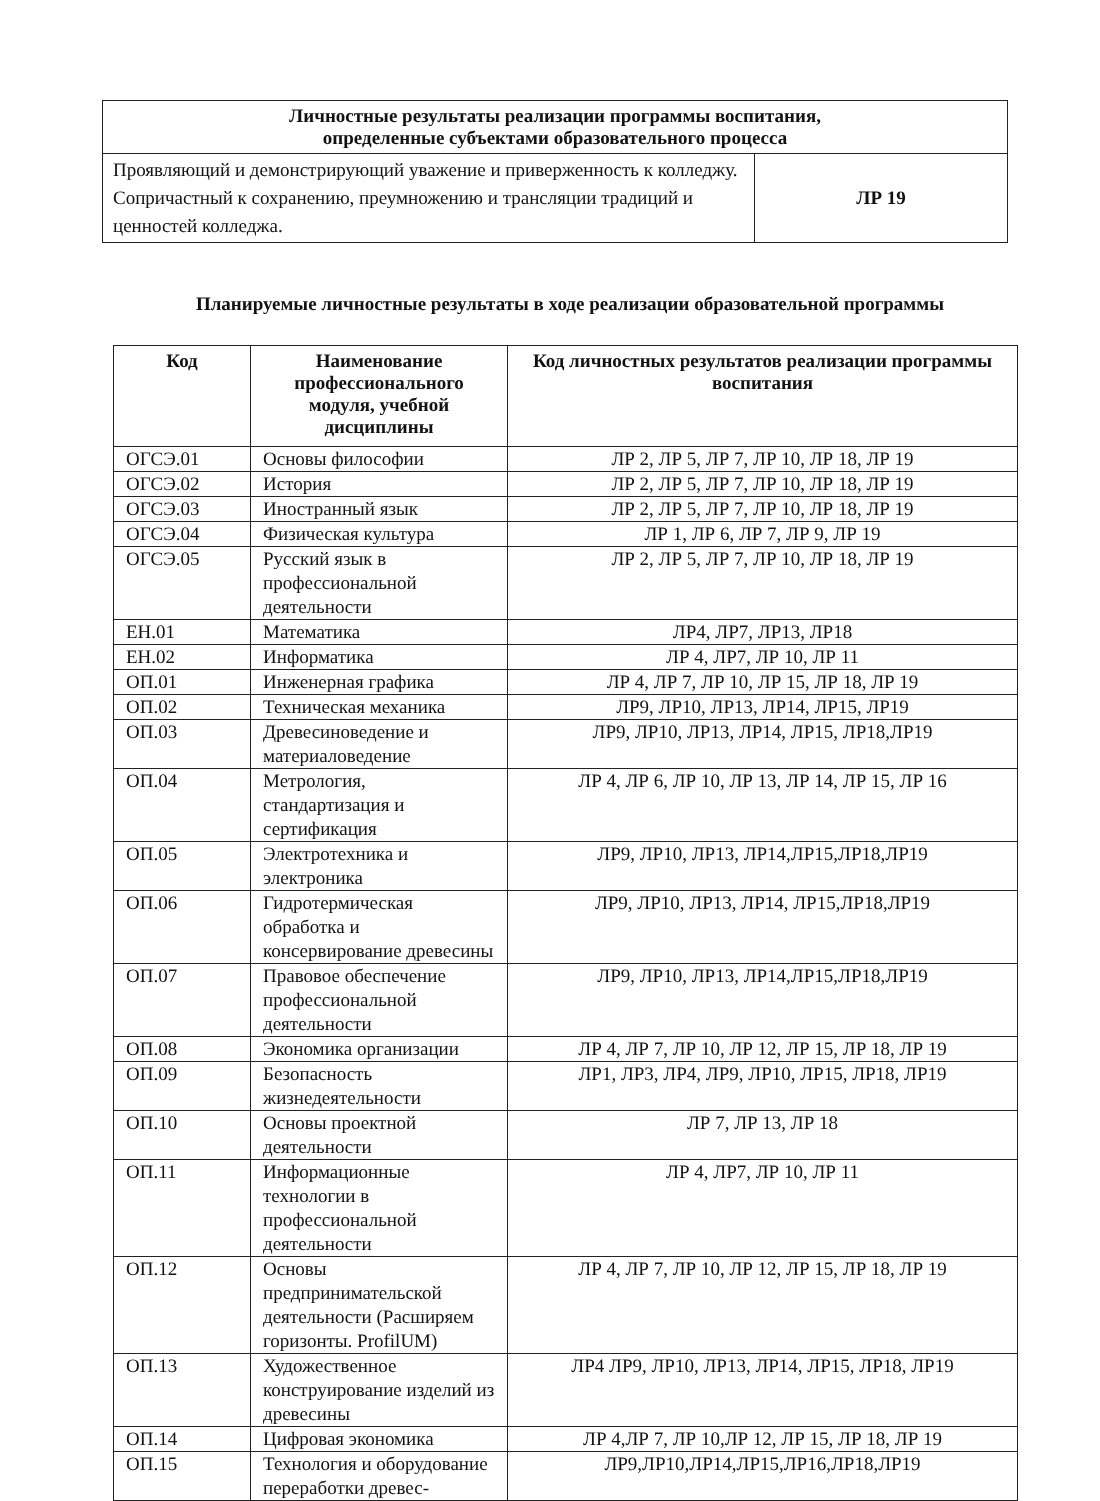| Личностные результаты реализации программы воспитания, определенные субъектами образовательного процесса | |
| --- | --- |
| Проявляющий и демонстрирующий уважение и приверженность к колледжу. Сопричастный к сохранению, преумножению и трансляции традиций и ценностей колледжа. | ЛР 19 |
Планируемые личностные результаты в ходе реализации образовательной программы
| Код | Наименование профессионального модуля, учебной дисциплины | Код личностных результатов реализации программы воспитания |
| --- | --- | --- |
| ОГСЭ.01 | Основы философии | ЛР 2, ЛР 5, ЛР 7, ЛР 10, ЛР 18, ЛР 19 |
| ОГСЭ.02 | История | ЛР 2, ЛР 5, ЛР 7, ЛР 10, ЛР 18, ЛР 19 |
| ОГСЭ.03 | Иностранный язык | ЛР 2, ЛР 5, ЛР 7, ЛР 10, ЛР 18, ЛР 19 |
| ОГСЭ.04 | Физическая культура | ЛР 1, ЛР 6, ЛР 7, ЛР 9, ЛР 19 |
| ОГСЭ.05 | Русский язык в профессиональной деятельности | ЛР 2, ЛР 5, ЛР 7, ЛР 10, ЛР 18, ЛР 19 |
| ЕН.01 | Математика | ЛР4, ЛР7, ЛР13, ЛР18 |
| ЕН.02 | Информатика | ЛР 4, ЛР7, ЛР 10, ЛР 11 |
| ОП.01 | Инженерная графика | ЛР 4, ЛР 7, ЛР 10, ЛР 15, ЛР 18, ЛР 19 |
| ОП.02 | Техническая механика | ЛР9, ЛР10, ЛР13, ЛР14, ЛР15, ЛР19 |
| ОП.03 | Древесиноведение и материаловедение | ЛР9, ЛР10, ЛР13, ЛР14, ЛР15, ЛР18,ЛР19 |
| ОП.04 | Метрология, стандартизация и сертификация | ЛР 4, ЛР 6, ЛР 10, ЛР 13, ЛР 14, ЛР 15, ЛР 16 |
| ОП.05 | Электротехника и электроника | ЛР9, ЛР10, ЛР13, ЛР14,ЛР15,ЛР18,ЛР19 |
| ОП.06 | Гидротермическая обработка и консервирование древесины | ЛР9, ЛР10, ЛР13, ЛР14, ЛР15,ЛР18,ЛР19 |
| ОП.07 | Правовое обеспечение профессиональной деятельности | ЛР9, ЛР10, ЛР13, ЛР14,ЛР15,ЛР18,ЛР19 |
| ОП.08 | Экономика организации | ЛР 4, ЛР 7, ЛР 10, ЛР 12, ЛР 15, ЛР 18, ЛР 19 |
| ОП.09 | Безопасность жизнедеятельности | ЛР1, ЛР3, ЛР4, ЛР9, ЛР10, ЛР15, ЛР18, ЛР19 |
| ОП.10 | Основы проектной деятельности | ЛР 7, ЛР 13, ЛР 18 |
| ОП.11 | Информационные технологии в профессиональной деятельности | ЛР 4, ЛР7, ЛР 10, ЛР 11 |
| ОП.12 | Основы предпринимательской деятельности (Расширяем горизонты. ProfilUM) | ЛР 4, ЛР 7, ЛР 10, ЛР 12, ЛР 15, ЛР 18, ЛР 19 |
| ОП.13 | Художественное конструирование изделий из древесины | ЛР4 ЛР9, ЛР10, ЛР13, ЛР14, ЛР15, ЛР18, ЛР19 |
| ОП.14 | Цифровая экономика | ЛР 4,ЛР 7, ЛР 10,ЛР 12, ЛР 15, ЛР 18, ЛР 19 |
| ОП.15 | Технология и оборудование переработки древес- | ЛР9,ЛР10,ЛР14,ЛР15,ЛР16,ЛР18,ЛР19 |